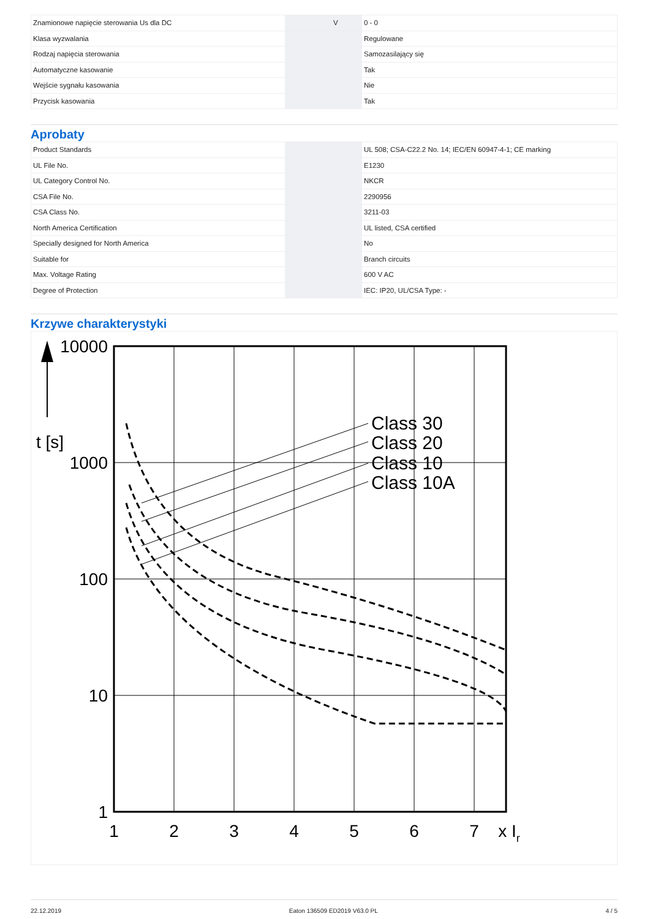| Znamionowe napięcie sterowania Us dla DC | | V | 0 - 0 |
| Klasa wyzwalania | | | Regulowane |
| Rodzaj napięcia sterowania | | | Samozasilający się |
| Automatyczne kasowanie | | | Tak |
| Wejście sygnału kasowania | | | Nie |
| Przycisk kasowania | | | Tak |
Aprobaty
| Product Standards | | | UL 508; CSA-C22.2 No. 14; IEC/EN 60947-4-1; CE marking |
| UL File No. | | | E1230 |
| UL Category Control No. | | | NKCR |
| CSA File No. | | | 2290956 |
| CSA Class No. | | | 3211-03 |
| North America Certification | | | UL listed, CSA certified |
| Specially designed for North America | | | No |
| Suitable for | | | Branch circuits |
| Max. Voltage Rating | | | 600 V AC |
| Degree of Protection | | | IEC: IP20, UL/CSA Type: - |
Krzywe charakterystyki
Class 30
Class 20
Class 10
Class 10A
10000
1000
100
10
1
t [s]
1
2
3
4
5
6
7
x Ir
22.12.2019 Eaton 136509 ED2019 V63.0 PL 4 / 5